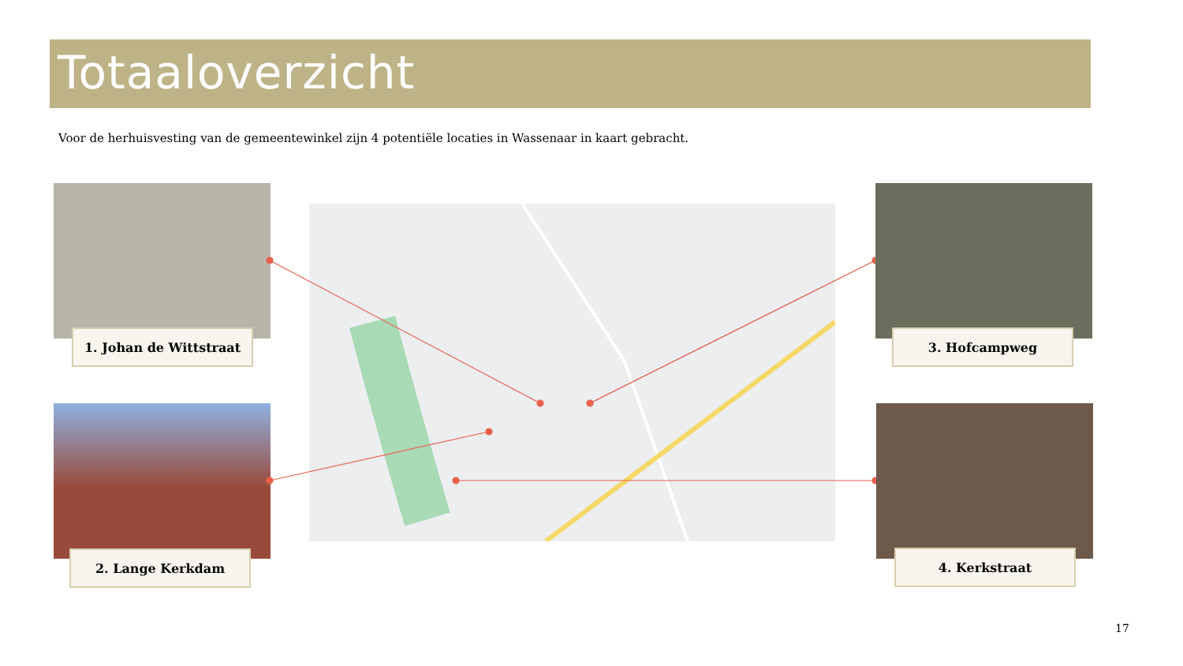Totaaloverzicht
Voor de herhuisvesting van de gemeentewinkel zijn 4 potentiële locaties in Wassenaar in kaart gebracht.
1. Johan de Wittstraat
2. Lange Kerkdam
3. Hofcampweg
4. Kerkstraat
17